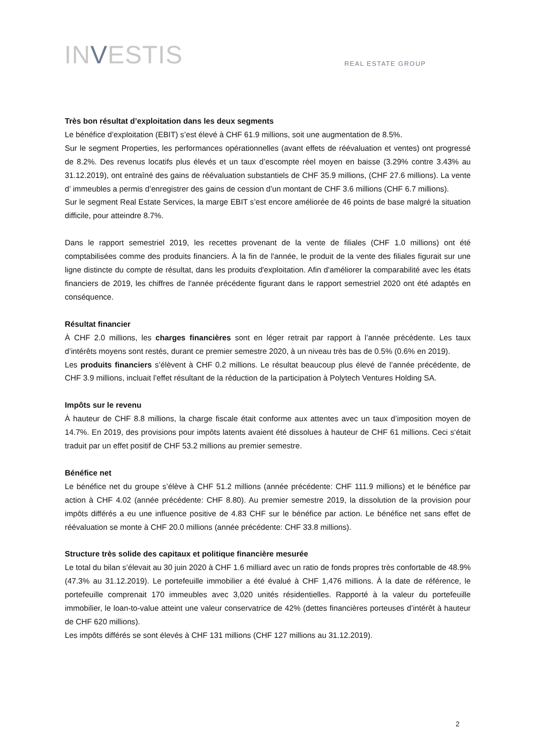INVESTIS
REAL ESTATE GROUP
Très bon résultat d’exploitation dans les deux segments
Le bénéfice d’exploitation (EBIT) s’est élevé à CHF 61.9 millions, soit une augmentation de 8.5%.
Sur le segment Properties, les performances opérationnelles (avant effets de réévaluation et ventes) ont progressé de 8.2%. Des revenus locatifs plus élevés et un taux d’escompte réel moyen en baisse (3.29% contre 3.43% au 31.12.2019), ont entraîné des gains de réévaluation substantiels de CHF 35.9 millions, (CHF 27.6 millions). La vente d’ immeubles a permis d’enregistrer des gains de cession d’un montant de CHF 3.6 millions (CHF 6.7 millions).
Sur le segment Real Estate Services, la marge EBIT s’est encore améliorée de 46 points de base malgré la situation difficile, pour atteindre 8.7%.
Dans le rapport semestriel 2019, les recettes provenant de la vente de filiales (CHF 1.0 millions) ont été comptabilisées comme des produits financiers. À la fin de l'année, le produit de la vente des filiales figurait sur une ligne distincte du compte de résultat, dans les produits d'exploitation. Afin d'améliorer la comparabilité avec les états financiers de 2019, les chiffres de l'année précédente figurant dans le rapport semestriel 2020 ont été adaptés en conséquence.
Résultat financier
À CHF 2.0 millions, les charges financières sont en léger retrait par rapport à l’année précédente. Les taux d’intérêts moyens sont restés, durant ce premier semestre 2020, à un niveau très bas de 0.5% (0.6% en 2019).
Les produits financiers s’élèvent à CHF 0.2 millions. Le résultat beaucoup plus élevé de l’année précédente, de CHF 3.9 millions, incluait l’effet résultant de la réduction de la participation à Polytech Ventures Holding SA.
Impôts sur le revenu
À hauteur de CHF 8.8 millions, la charge fiscale était conforme aux attentes avec un taux d’imposition moyen de 14.7%. En 2019, des provisions pour impôts latents avaient été dissolues à hauteur de CHF 61 millions. Ceci s‘était traduit par un effet positif de CHF 53.2 millions au premier semestre.
Bénéfice net
Le bénéfice net du groupe s’élève à CHF 51.2 millions (année précédente: CHF 111.9 millions) et le bénéfice par action à CHF 4.02 (année précédente: CHF 8.80). Au premier semestre 2019, la dissolution de la provision pour impôts différés a eu une influence positive de 4.83 CHF sur le bénéfice par action. Le bénéfice net sans effet de réévaluation se monte à CHF 20.0 millions (année précédente: CHF 33.8 millions).
Structure très solide des capitaux et politique financière mesurée
Le total du bilan s’élevait au 30 juin 2020 à CHF 1.6 milliard avec un ratio de fonds propres très confortable de 48.9% (47.3% au 31.12.2019). Le portefeuille immobilier a été évalué à CHF 1,476 millions. À la date de référence, le portefeuille comprenait 170 immeubles avec 3,020 unités résidentielles. Rapporté à la valeur du portefeuille immobilier, le loan-to-value atteint une valeur conservatrice de 42% (dettes financières porteuses d’intérêt à hauteur de CHF 620 millions).
Les impôts différés se sont élevés à CHF 131 millions (CHF 127 millions au 31.12.2019).
2